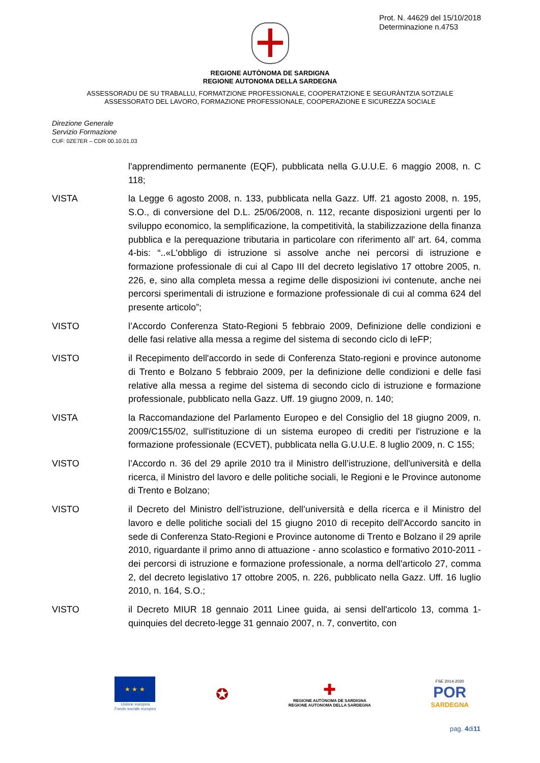Prot. N. 44629 del 15/10/2018
Determinazione n.4753
REGIONE AUTÒNOMA DE SARDIGNA
REGIONE AUTONOMA DELLA SARDEGNA
ASSESSORADU DE SU TRABALLU, FORMATZIONE PROFESSIONALE, COOPERATZIONE E SEGURÀNTZIA SOTZIALE
ASSESSORATO DEL LAVORO, FORMAZIONE PROFESSIONALE, COOPERAZIONE E SICUREZZA SOCIALE
Direzione Generale
Servizio Formazione
CUF: 0ZE7ER – CDR 00.10.01.03
l'apprendimento permanente (EQF), pubblicata nella G.U.U.E. 6 maggio 2008, n. C 118;
VISTA la Legge 6 agosto 2008, n. 133, pubblicata nella Gazz. Uff. 21 agosto 2008, n. 195, S.O., di conversione del D.L. 25/06/2008, n. 112, recante disposizioni urgenti per lo sviluppo economico, la semplificazione, la competitività, la stabilizzazione della finanza pubblica e la perequazione tributaria in particolare con riferimento all' art. 64, comma 4-bis: “..«L'obbligo di istruzione si assolve anche nei percorsi di istruzione e formazione professionale di cui al Capo III del decreto legislativo 17 ottobre 2005, n. 226, e, sino alla completa messa a regime delle disposizioni ivi contenute, anche nei percorsi sperimentali di istruzione e formazione professionale di cui al comma 624 del presente articolo”;
VISTO l’Accordo Conferenza Stato-Regioni 5 febbraio 2009, Definizione delle condizioni e delle fasi relative alla messa a regime del sistema di secondo ciclo di IeFP;
VISTO il Recepimento dell'accordo in sede di Conferenza Stato-regioni e province autonome di Trento e Bolzano 5 febbraio 2009, per la definizione delle condizioni e delle fasi relative alla messa a regime del sistema di secondo ciclo di istruzione e formazione professionale, pubblicato nella Gazz. Uff. 19 giugno 2009, n. 140;
VISTA la Raccomandazione del Parlamento Europeo e del Consiglio del 18 giugno 2009, n. 2009/C155/02, sull'istituzione di un sistema europeo di crediti per l'istruzione e la formazione professionale (ECVET), pubblicata nella G.U.U.E. 8 luglio 2009, n. C 155;
VISTO l’Accordo n. 36 del 29 aprile 2010 tra il Ministro dell’istruzione, dell'università e della ricerca, il Ministro del lavoro e delle politiche sociali, le Regioni e le Province autonome di Trento e Bolzano;
VISTO il Decreto del Ministro dell’istruzione, dell’università e della ricerca e il Ministro del lavoro e delle politiche sociali del 15 giugno 2010 di recepito dell'Accordo sancito in sede di Conferenza Stato-Regioni e Province autonome di Trento e Bolzano il 29 aprile 2010, riguardante il primo anno di attuazione - anno scolastico e formativo 2010-2011 - dei percorsi di istruzione e formazione professionale, a norma dell'articolo 27, comma 2, del decreto legislativo 17 ottobre 2005, n. 226, pubblicato nella Gazz. Uff. 16 luglio 2010, n. 164, S.O.;
VISTO il Decreto MIUR 18 gennaio 2011 Linee guida, ai sensi dell'articolo 13, comma 1-quinquies del decreto-legge 31 gennaio 2007, n. 7, convertito, con
★ ★ ★
Unione europea
Fondo sociale europeo
✪
✚
REGIONE AUTÒNOMA DE SARDIGNA
REGIONE AUTONOMA DELLA SARDEGNA
FSE 2014-2020
POR
SARDEGNA
pag. 4di11